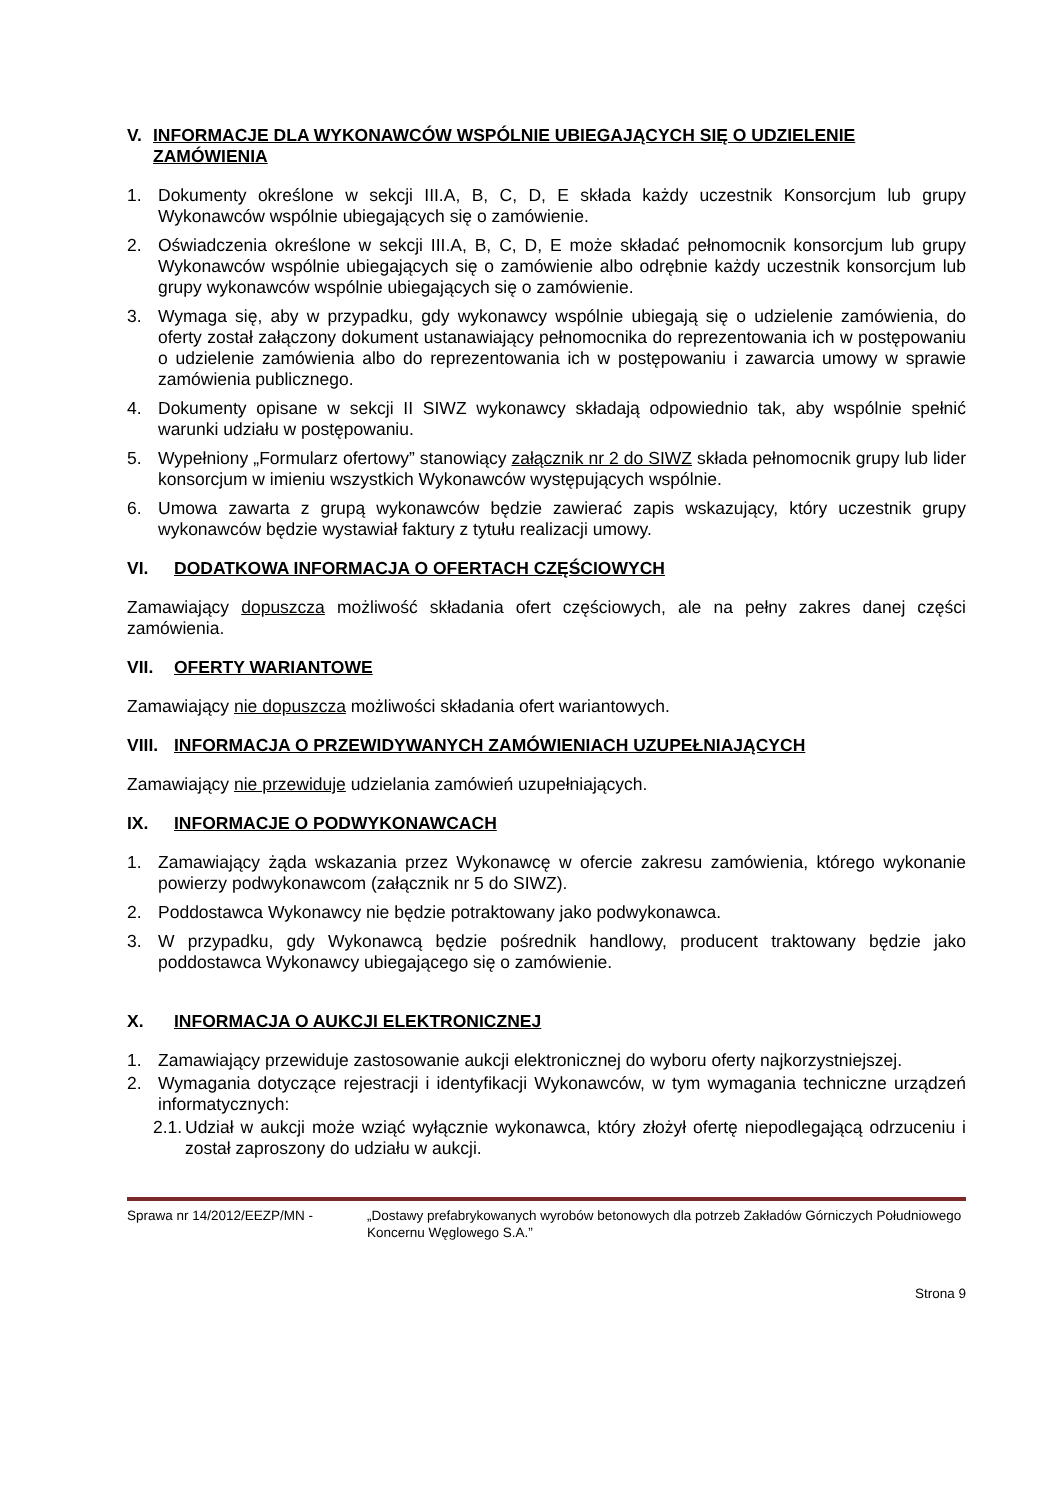V. INFORMACJE DLA WYKONAWCÓW WSPÓLNIE UBIEGAJĄCYCH SIĘ O UDZIELENIE ZAMÓWIENIA
1. Dokumenty określone w sekcji III.A, B, C, D, E składa każdy uczestnik Konsorcjum lub grupy Wykonawców wspólnie ubiegających się o zamówienie.
2. Oświadczenia określone w sekcji III.A, B, C, D, E może składać pełnomocnik konsorcjum lub grupy Wykonawców wspólnie ubiegających się o zamówienie albo odrębnie każdy uczestnik konsorcjum lub grupy wykonawców wspólnie ubiegających się o zamówienie.
3. Wymaga się, aby w przypadku, gdy wykonawcy wspólnie ubiegają się o udzielenie zamówienia, do oferty został załączony dokument ustanawiający pełnomocnika do reprezentowania ich w postępowaniu o udzielenie zamówienia albo do reprezentowania ich w postępowaniu i zawarcia umowy w sprawie zamówienia publicznego.
4. Dokumenty opisane w sekcji II SIWZ wykonawcy składają odpowiednio tak, aby wspólnie spełnić warunki udziału w postępowaniu.
5. Wypełniony „Formularz ofertowy” stanowiący załącznik nr 2 do SIWZ składa pełnomocnik grupy lub lider konsorcjum w imieniu wszystkich Wykonawców występujących wspólnie.
6. Umowa zawarta z grupą wykonawców będzie zawierać zapis wskazujący, który uczestnik grupy wykonawców będzie wystawiał faktury z tytułu realizacji umowy.
VI. DODATKOWA INFORMACJA O OFERTACH CZĘŚCIOWYCH
Zamawiający dopuszcza możliwość składania ofert częściowych, ale na pełny zakres danej części zamówienia.
VII. OFERTY WARIANTOWE
Zamawiający nie dopuszcza możliwości składania ofert wariantowych.
VIII. INFORMACJA O PRZEWIDYWANYCH ZAMÓWIENIACH UZUPEŁNIAJĄCYCH
Zamawiający nie przewiduje udzielania zamówień uzupełniających.
IX. INFORMACJE O PODWYKONAWCACH
1. Zamawiający żąda wskazania przez Wykonawcę w ofercie zakresu zamówienia, którego wykonanie powierzy podwykonawcom (załącznik nr 5 do SIWZ).
2. Poddostawca Wykonawcy nie będzie potraktowany jako podwykonawca.
3. W przypadku, gdy Wykonawcą będzie pośrednik handlowy, producent traktowany będzie jako poddostawca Wykonawcy ubiegającego się o zamówienie.
X. INFORMACJA O AUKCJI ELEKTRONICZNEJ
1. Zamawiający przewiduje zastosowanie aukcji elektronicznej do wyboru oferty najkorzystniejszej.
2. Wymagania dotyczące rejestracji i identyfikacji Wykonawców, w tym wymagania techniczne urządzeń informatycznych:
2.1. Udział w aukcji może wziąć wyłącznie wykonawca, który złożył ofertę niepodlegającą odrzuceniu i został zaproszony do udziału w aukcji.
Sprawa nr 14/2012/EEZP/MN - „Dostawy prefabrykowanych wyrobów betonowych dla potrzeb Zakładów Górniczych Południowego Koncernu Węglowego S.A.”
Strona 9